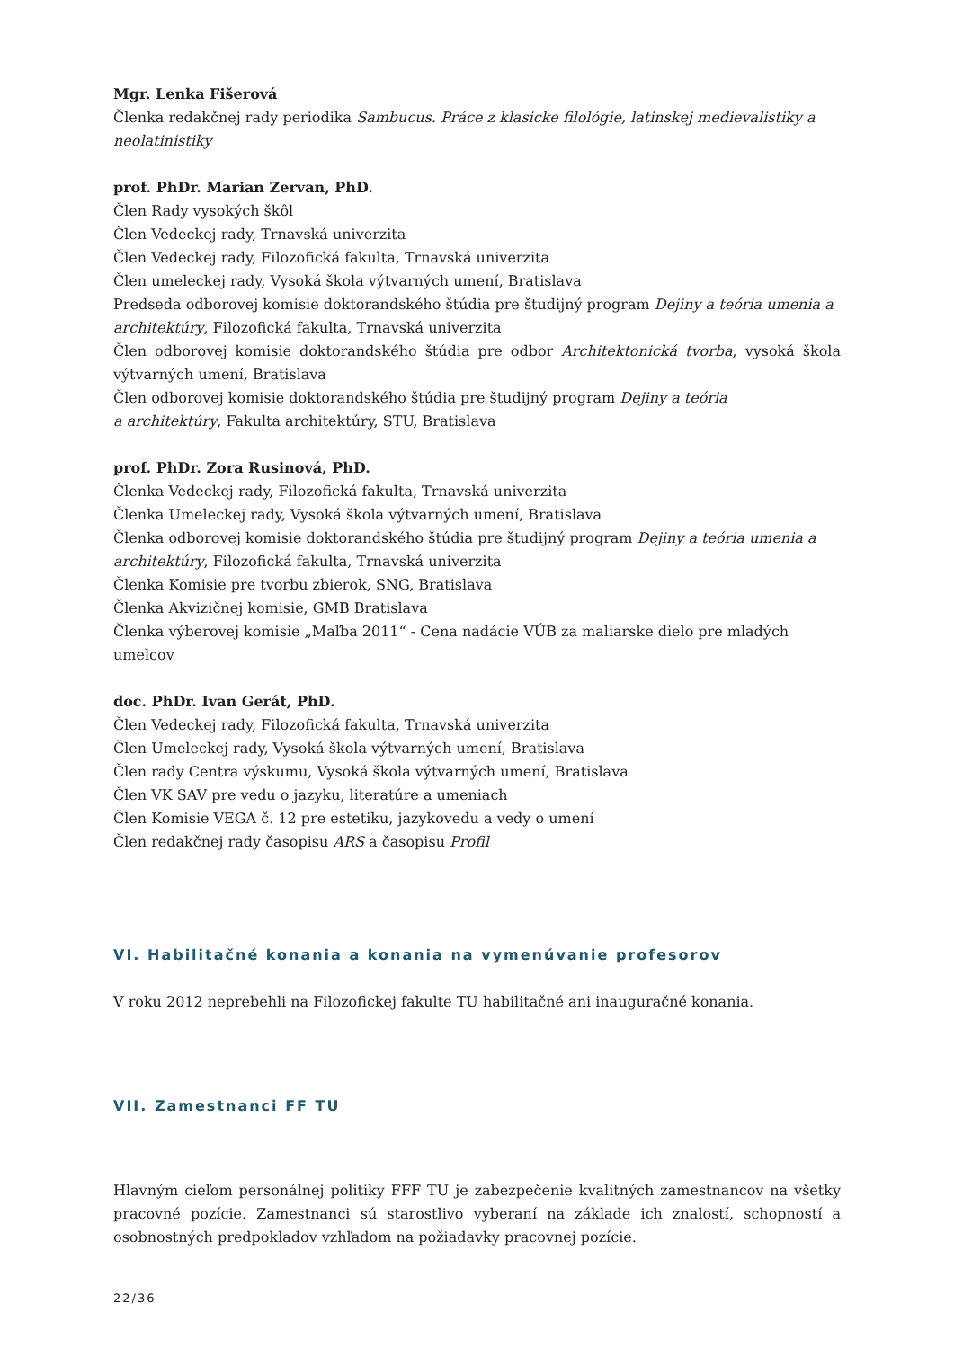Mgr. Lenka Fišerová
Členka redakčnej rady periodika Sambucus. Práce z klasicke filológie, latinskej medievalistiky a neolatinistiky
prof. PhDr. Marian Zervan, PhD.
Člen Rady vysokých škôl
Člen Vedeckej rady, Trnavská univerzita
Člen Vedeckej rady, Filozofická fakulta, Trnavská univerzita
Člen umeleckej rady, Vysoká škola výtvarných umení, Bratislava
Predseda odborovej komisie doktorandského štúdia pre študijný program Dejiny a teória umenia a architektúry, Filozofická fakulta, Trnavská univerzita
Člen odborovej komisie doktorandského štúdia pre odbor Architektonická tvorba, vysoká škola výtvarných umení, Bratislava
Člen odborovej komisie doktorandského štúdia pre študijný program Dejiny a teória
a architektúry, Fakulta architektúry, STU, Bratislava
prof. PhDr. Zora Rusinová, PhD.
Členka Vedeckej rady, Filozofická fakulta, Trnavská univerzita
Členka Umeleckej rady, Vysoká škola výtvarných umení, Bratislava
Členka odborovej komisie doktorandského štúdia pre študijný program Dejiny a teória umenia a architektúry, Filozofická fakulta, Trnavská univerzita
Členka Komisie pre tvorbu zbierok, SNG, Bratislava
Členka Akvizičnej komisie, GMB Bratislava
Členka výberovej komisie „Maľba 2011“ - Cena nadácie VÚB za maliarske dielo pre mladých umelcov
doc. PhDr. Ivan Gerát, PhD.
Člen Vedeckej rady, Filozofická fakulta, Trnavská univerzita
Člen Umeleckej rady, Vysoká škola výtvarných umení, Bratislava
Člen rady Centra výskumu, Vysoká škola výtvarných umení, Bratislava
Člen VK SAV pre vedu o jazyku, literatúre a umeniach
Člen Komisie VEGA č. 12 pre estetiku, jazykovedu a vedy o umení
Člen redakčnej rady časopisu ARS a časopisu Profil
VI. Habilitačné konania a konania na vymenúvanie profesorov
V roku 2012 neprebehli na Filozofickej fakulte TU habilitačné ani inauguračné konania.
VII. Zamestnanci FF TU
Hlavným cieľom personálnej politiky FFF TU je zabezpečenie kvalitných zamestnancov na všetky pracovné pozície. Zamestnanci sú starostlivo vyberaní na základe ich znalostí, schopností a osobnostných predpokladov vzhľadom na požiadavky pracovnej pozície.
22/36